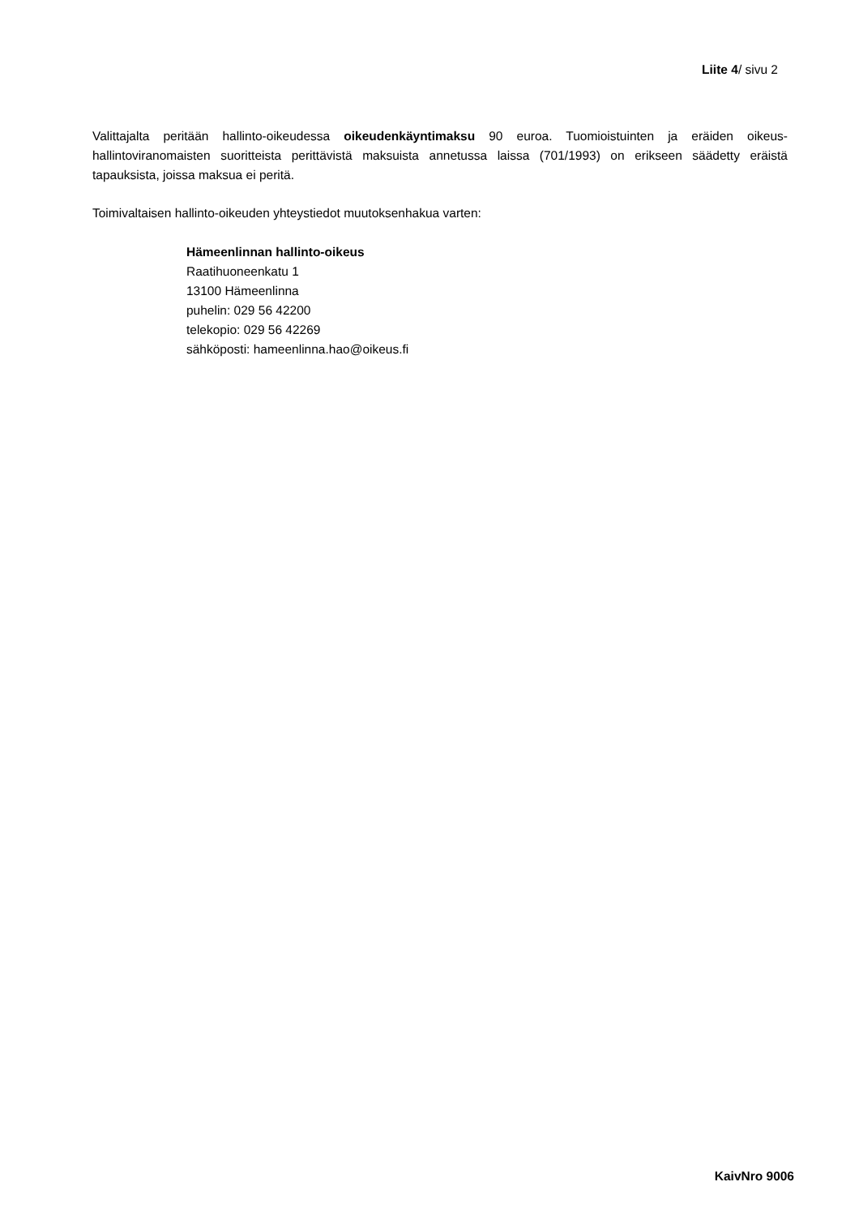Liite 4/ sivu 2
Valittajalta peritään hallinto-oikeudessa oikeudenkäyntimaksu 90 euroa. Tuomioistuinten ja eräiden oikeus-hallintoviranomaisten suoritteista perittävistä maksuista annetussa laissa (701/1993) on erikseen säädetty eräistä tapauksista, joissa maksua ei peritä.
Toimivaltaisen hallinto-oikeuden yhteystiedot muutoksenhakua varten:
Hämeenlinnan hallinto-oikeus
Raatihuoneenkatu 1
13100 Hämeenlinna
puhelin: 029 56 42200
telekopio: 029 56 42269
sähköposti: hameenlinna.hao@oikeus.fi
KaivNro 9006